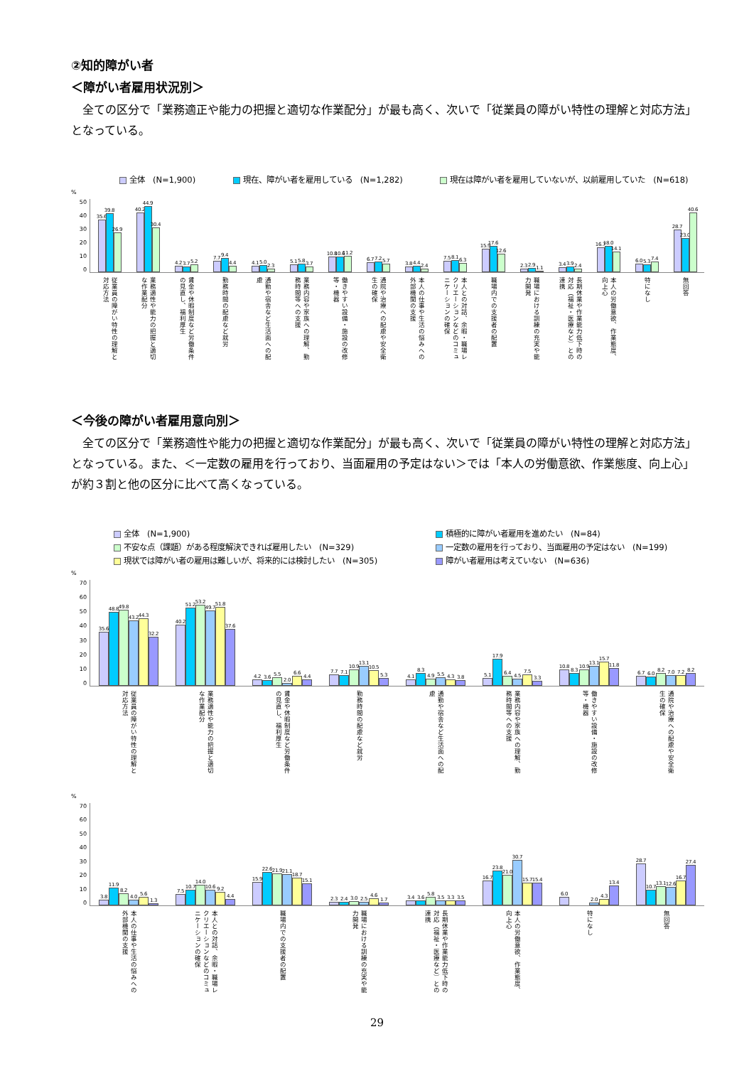②知的障がい者
＜障がい者雇用状況別＞
全ての区分で「業務適正や能力の把握と適切な作業配分」が最も高く、次いで「従業員の障がい特性の理解と対応方法」となっている。
全体　(N=1,900)
現在、障がい者を雇用している　(N=1,282)
現在は障がい者を雇用していないが、以前雇用していた　(N=618)
%
50
40
30
20
10
0
35.6
39.8
26.9
40.2
44.9
30.4
4.2
3.7
5.2
7.7
9.4
4.4
4.1
5.0
2.3
5.1
5.8
3.7
10.8
10.6
11.2
6.7
7.2
5.7
3.8
4.4
2.4
7.5
8.1
6.3
15.9
17.6
12.6
2.3
2.9
1.1
3.4
3.9
2.4
16.7
18.0
14.1
6.0
5.3
7.4
28.7
23.0
40.6
従業員の障がい特性の理解と対応方法
業務適性や能力の把握と適切な作業配分
賃金や休暇制度など労働条件の見直し、福利厚生
勤務時間の配慮など就労
通勤や宿舎など生活面への配慮
業務内容や家族への理解、勤務時間等への支援
働きやすい設備・施設の改修等・機器
通院や治療への配慮や安全衛生の確保
本人の仕事や生活の悩みへの外部機関の支援
本人との対話、余暇・職場レクリエーションなどのコミュニケーションの確保
職場内での支援者の配置
職場における訓練の充実や能力開発
長期休業や作業能力低下時の対応（福祉・医療など）との連携
本人の労働意欲、作業態度、向上心
特になし
無回答
＜今後の障がい者雇用意向別＞
全ての区分で「業務適性や能力の把握と適切な作業配分」が最も高く、次いで「従業員の障がい特性の理解と対応方法」となっている。また、＜一定数の雇用を行っており、当面雇用の予定はない＞では「本人の労働意欲、作業態度、向上心」が約３割と他の区分に比べて高くなっている。
全体　(N=1,900)
積極的に障がい者雇用を進めたい　(N=84)
不安な点（課題）がある程度解決できれば雇用したい　(N=329)
一定数の雇用を行っており、当面雇用の予定はない　(N=199)
現状では障がい者の雇用は難しいが、将来的には検討したい　(N=305)
障がい者雇用は考えていない　(N=636)
%
70
60
50
40
30
20
10
0
35.6
48.8
49.8
43.2
44.3
32.2
40.2
51.2
53.2
49.7
51.8
37.6
4.2
3.6
5.5
2.0
6.6
4.4
7.7
7.1
10.9
13.1
10.5
5.3
4.1
8.3
4.9
5.5
4.3
3.8
5.1
17.9
6.4
4.5
7.5
3.3
10.8
8.3
10.9
13.1
15.7
11.8
6.7
6.0
8.2
7.0
7.2
8.2
従業員の障がい特性の理解と対応方法
業務適性や能力の把握と適切な作業配分
賃金や休暇制度など労働条件の見直し、福利厚生
勤務時間の配慮など就労
通勤や宿舎など生活面への配慮
業務内容や家族への理解、勤務時間等への支援
働きやすい設備・施設の改修等・機器
通院や治療への配慮や安全衛生の確保
%
70
60
50
40
30
20
10
0
3.8
11.9
8.2
4.0
5.6
1.3
7.5
10.7
14.0
10.6
9.2
4.4
15.9
22.6
21.9
21.1
18.7
15.1
2.3
2.4
3.0
2.5
4.6
1.7
3.4
3.6
5.8
3.5
3.3
3.5
16.7
23.8
21.0
30.7
15.7
15.4
6.0
2.0
4.3
13.4
28.7
10.7
13.1
12.6
16.7
27.4
本人の仕事や生活の悩みへの外部機関の支援
本人との対話、余暇・職場レクリエーションなどのコミュニケーションの確保
職場内での支援者の配置
職場における訓練の充実や能力開発
長期休業や作業能力低下時の対応（福祉・医療など）との連携
本人の労働意欲、作業態度、向上心
特になし
無回答
29